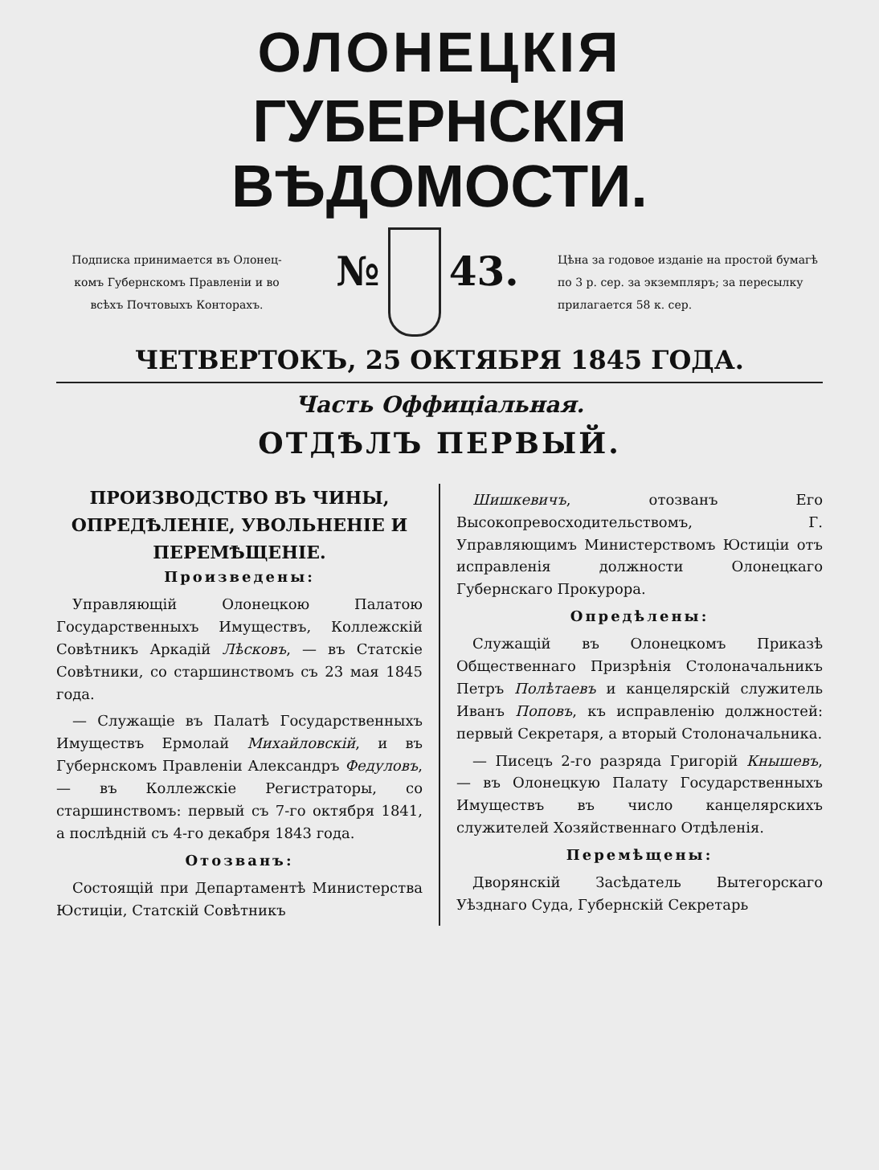ОЛОНЕЦКІЯ
ГУБЕРНСКІЯ ВѢДОМОСТИ.
Подписка принимается въ Олонец-
комъ Губернскомъ Правленіи и во
всѣхъ Почтовыхъ Конторахъ.
№ 43.
Цѣна за годовое изданіе на простой бумагѣ по 3 р. сер. за экземпляръ; за пересылку прилагается 58 к. сер.
ЧЕТВЕРТОКЪ, 25 ОКТЯБРЯ 1845 ГОДА.
Часть Оффиціальная.
ОТДѢЛЪ ПЕРВЫЙ.
ПРОИЗВОДСТВО ВЪ ЧИНЫ, ОПРЕДѢЛЕНІЕ, УВОЛЬНЕНІЕ И ПЕРЕМѢЩЕНІЕ.
Произведены:
Управляющій Олонецкою Палатою Государственныхъ Имуществъ, Коллежскій Совѣтникъ Аркадій Лѣсковъ, — въ Статскіе Совѣтники, со старшинствомъ съ 23 мая 1845 года.
— Служащіе въ Палатѣ Государственныхъ Имуществъ Ермолай Михайловскій, и въ Губернскомъ Правленіи Александръ Федуловъ, — въ Коллежскіе Регистраторы, со старшинствомъ: первый съ 7-го октября 1841, а послѣдній съ 4-го декабря 1843 года.
Отозванъ:
Состоящій при Департаментѣ Министерства Юстиціи, Статскій Совѣтникъ
Шишкевичъ, отозванъ Его Высокопревосходительствомъ, Г. Управляющимъ Министерствомъ Юстиціи отъ исправленія должности Олонецкаго Губернскаго Прокурора.
Опредѣлены:
Служащій въ Олонецкомъ Приказѣ Общественнаго Призрѣнія Столоначальникъ Петръ Полѣтаевъ и канцелярскій служитель Иванъ Поповъ, къ исправленію должностей: первый Секретаря, а вторый Столоначальника.
— Писецъ 2-го разряда Григорій Кнышевъ, — въ Олонецкую Палату Государственныхъ Имуществъ въ число канцелярскихъ служителей Хозяйственнаго Отдѣленія.
Перемѣщены:
Дворянскій Засѣдатель Вытегорскаго Уѣзднаго Суда, Губернскій Секретарь